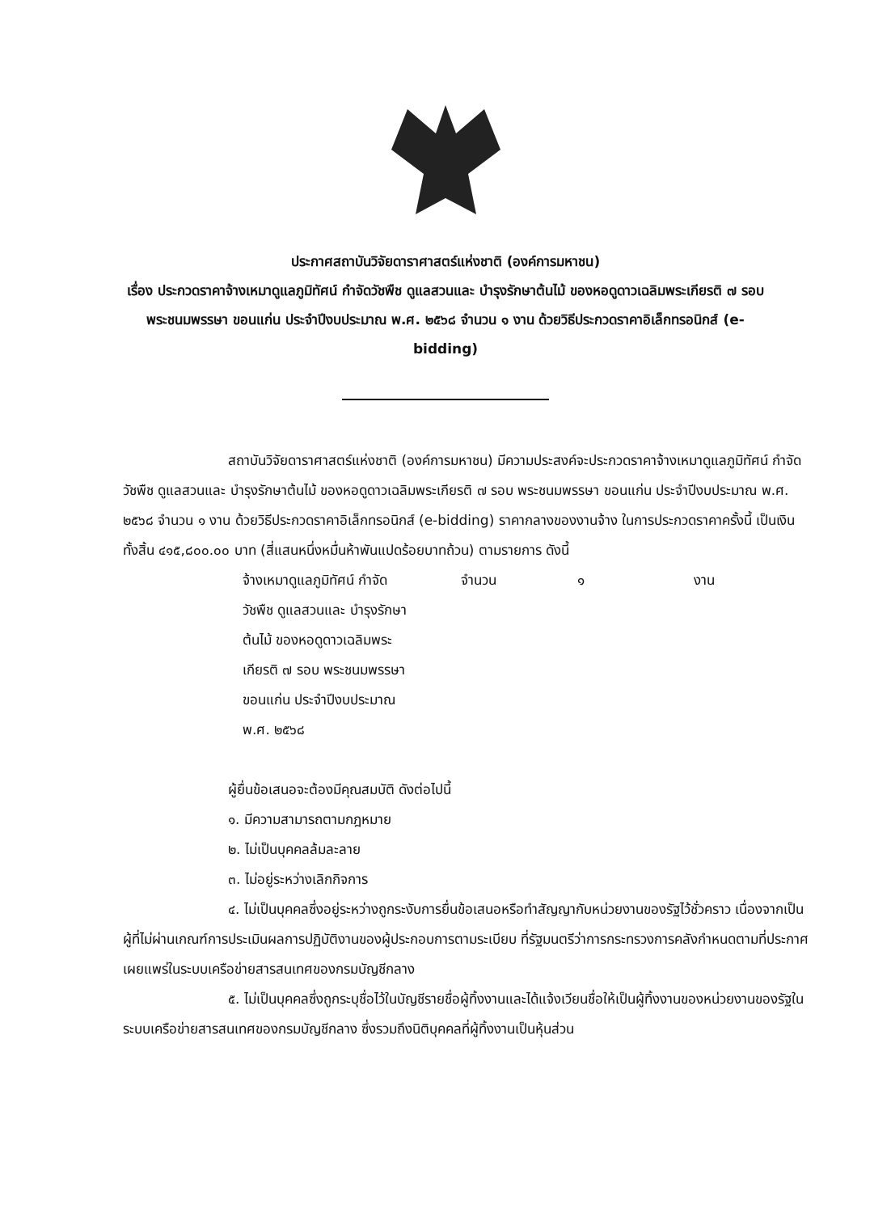ประกาศสถาบันวิจัยดาราศาสตร์แห่งชาติ (องค์การมหาชน)
เรื่อง ประกวดราคาจ้างเหมาดูแลภูมิทัศน์ กำจัดวัชพืช ดูแลสวนและ บำรุงรักษาต้นไม้ ของหอดูดาวเฉลิมพระเกียรติ ๗ รอบ พระชนมพรรษา ขอนแก่น ประจำปีงบประมาณ พ.ศ. ๒๕๖๘ จำนวน ๑ งาน ด้วยวิธีประกวดราคาอิเล็กทรอนิกส์ (e-bidding)
สถาบันวิจัยดาราศาสตร์แห่งชาติ (องค์การมหาชน) มีความประสงค์จะประกวดราคาจ้างเหมาดูแลภูมิทัศน์ กำจัดวัชพืช ดูแลสวนและ บำรุงรักษาต้นไม้ ของหอดูดาวเฉลิมพระเกียรติ ๗ รอบ พระชนมพรรษา ขอนแก่น ประจำปีงบประมาณ พ.ศ. ๒๕๖๘ จำนวน ๑ งาน ด้วยวิธีประกวดราคาอิเล็กทรอนิกส์ (e-bidding) ราคากลางของงานจ้าง ในการประกวดราคาครั้งนี้ เป็นเงินทั้งสิ้น ๔๑๕,๘๐๐.๐๐ บาท (สี่แสนหนึ่งหมื่นห้าพันแปดร้อยบาทถ้วน) ตามรายการ ดังนี้
จ้างเหมาดูแลภูมิทัศน์ กำจัด
วัชพืช ดูแลสวนและ บำรุงรักษา
ต้นไม้ ของหอดูดาวเฉลิมพระ
เกียรติ ๗ รอบ พระชนมพรรษา
ขอนแก่น ประจำปีงบประมาณ
พ.ศ. ๒๕๖๘
จำนวน ๑ งาน
ผู้ยื่นข้อเสนอจะต้องมีคุณสมบัติ ดังต่อไปนี้
๑. มีความสามารถตามกฎหมาย
๒. ไม่เป็นบุคคลล้มละลาย
๓. ไม่อยู่ระหว่างเลิกกิจการ
๔. ไม่เป็นบุคคลซึ่งอยู่ระหว่างถูกระงับการยื่นข้อเสนอหรือทำสัญญากับหน่วยงานของรัฐไว้ชั่วคราว เนื่องจากเป็นผู้ที่ไม่ผ่านเกณฑ์การประเมินผลการปฏิบัติงานของผู้ประกอบการตามระเบียบ ที่รัฐมนตรีว่าการกระทรวงการคลังกำหนดตามที่ประกาศเผยแพร่ในระบบเครือข่ายสารสนเทศของกรมบัญชีกลาง
๕. ไม่เป็นบุคคลซึ่งถูกระบุชื่อไว้ในบัญชีรายชื่อผู้ทิ้งงานและได้แจ้งเวียนชื่อให้เป็นผู้ทิ้งงานของหน่วยงานของรัฐในระบบเครือข่ายสารสนเทศของกรมบัญชีกลาง ซึ่งรวมถึงนิติบุคคลที่ผู้ทิ้งงานเป็นหุ้นส่วน